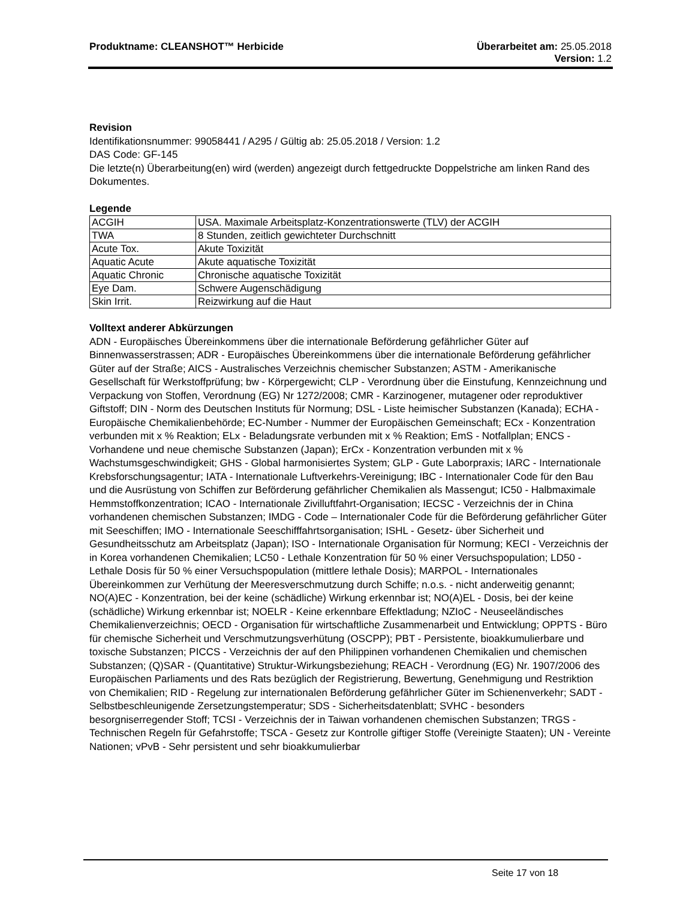Produktname: CLEANSHOT™ Herbicide
Überarbeitet am: 25.05.2018
Version: 1.2
Revision
Identifikationsnummer: 99058441 / A295 / Gültig ab: 25.05.2018 / Version: 1.2
DAS Code: GF-145
Die letzte(n) Überarbeitung(en) wird (werden) angezeigt durch fettgedruckte Doppelstriche am linken Rand des Dokumentes.
Legende
| ACGIH | USA. Maximale Arbeitsplatz-Konzentrationswerte (TLV) der ACGIH |
| TWA | 8 Stunden, zeitlich gewichteter Durchschnitt |
| Acute Tox. | Akute Toxizität |
| Aquatic Acute | Akute aquatische Toxizität |
| Aquatic Chronic | Chronische aquatische Toxizität |
| Eye Dam. | Schwere Augenschädigung |
| Skin Irrit. | Reizwirkung auf die Haut |
Volltext anderer Abkürzungen
ADN - Europäisches Übereinkommens über die internationale Beförderung gefährlicher Güter auf Binnenwasserstrassen; ADR - Europäisches Übereinkommens über die internationale Beförderung gefährlicher Güter auf der Straße; AICS - Australisches Verzeichnis chemischer Substanzen; ASTM - Amerikanische Gesellschaft für Werkstoffprüfung; bw - Körpergewicht; CLP - Verordnung über die Einstufung, Kennzeichnung und Verpackung von Stoffen, Verordnung (EG) Nr 1272/2008; CMR - Karzinogener, mutagener oder reproduktiver Giftstoff; DIN - Norm des Deutschen Instituts für Normung; DSL - Liste heimischer Substanzen (Kanada); ECHA - Europäische Chemikalienbehörde; EC-Number - Nummer der Europäischen Gemeinschaft; ECx - Konzentration verbunden mit x % Reaktion; ELx - Beladungsrate verbunden mit x % Reaktion; EmS - Notfallplan; ENCS - Vorhandene und neue chemische Substanzen (Japan); ErCx - Konzentration verbunden mit x % Wachstumsgeschwindigkeit; GHS - Global harmonisiertes System; GLP - Gute Laborpraxis; IARC - Internationale Krebsforschungsagentur; IATA - Internationale Luftverkehrs-Vereinigung; IBC - Internationaler Code für den Bau und die Ausrüstung von Schiffen zur Beförderung gefährlicher Chemikalien als Massengut; IC50 - Halbmaximale Hemmstoffkonzentration; ICAO - Internationale Zivilluftfahrt-Organisation; IECSC - Verzeichnis der in China vorhandenen chemischen Substanzen; IMDG - Code – Internationaler Code für die Beförderung gefährlicher Güter mit Seeschiffen; IMO - Internationale Seeschifffahrtsorganisation; ISHL - Gesetz- über Sicherheit und Gesundheitsschutz am Arbeitsplatz (Japan); ISO - Internationale Organisation für Normung; KECI - Verzeichnis der in Korea vorhandenen Chemikalien; LC50 - Lethale Konzentration für 50 % einer Versuchspopulation; LD50 - Lethale Dosis für 50 % einer Versuchspopulation (mittlere lethale Dosis); MARPOL - Internationales Übereinkommen zur Verhütung der Meeresverschmutzung durch Schiffe; n.o.s. - nicht anderweitig genannt; NO(A)EC - Konzentration, bei der keine (schädliche) Wirkung erkennbar ist; NO(A)EL - Dosis, bei der keine (schädliche) Wirkung erkennbar ist; NOELR - Keine erkennbare Effektladung; NZIoC - Neuseeländisches Chemikalienverzeichnis; OECD - Organisation für wirtschaftliche Zusammenarbeit und Entwicklung; OPPTS - Büro für chemische Sicherheit und Verschmutzungsverhütung (OSCPP); PBT - Persistente, bioakkumulierbare und toxische Substanzen; PICCS - Verzeichnis der auf den Philippinen vorhandenen Chemikalien und chemischen Substanzen; (Q)SAR - (Quantitative) Struktur-Wirkungsbeziehung; REACH - Verordnung (EG) Nr. 1907/2006 des Europäischen Parliaments und des Rats bezüglich der Registrierung, Bewertung, Genehmigung und Restriktion von Chemikalien; RID - Regelung zur internationalen Beförderung gefährlicher Güter im Schienenverkehr; SADT - Selbstbeschleunigende Zersetzungstemperatur; SDS - Sicherheitsdatenblatt; SVHC - besonders besorgniserregender Stoff; TCSI - Verzeichnis der in Taiwan vorhandenen chemischen Substanzen; TRGS - Technischen Regeln für Gefahrstoffe; TSCA - Gesetz zur Kontrolle giftiger Stoffe (Vereinigte Staaten); UN - Vereinte Nationen; vPvB - Sehr persistent und sehr bioakkumulierbar
Seite 17 von 18